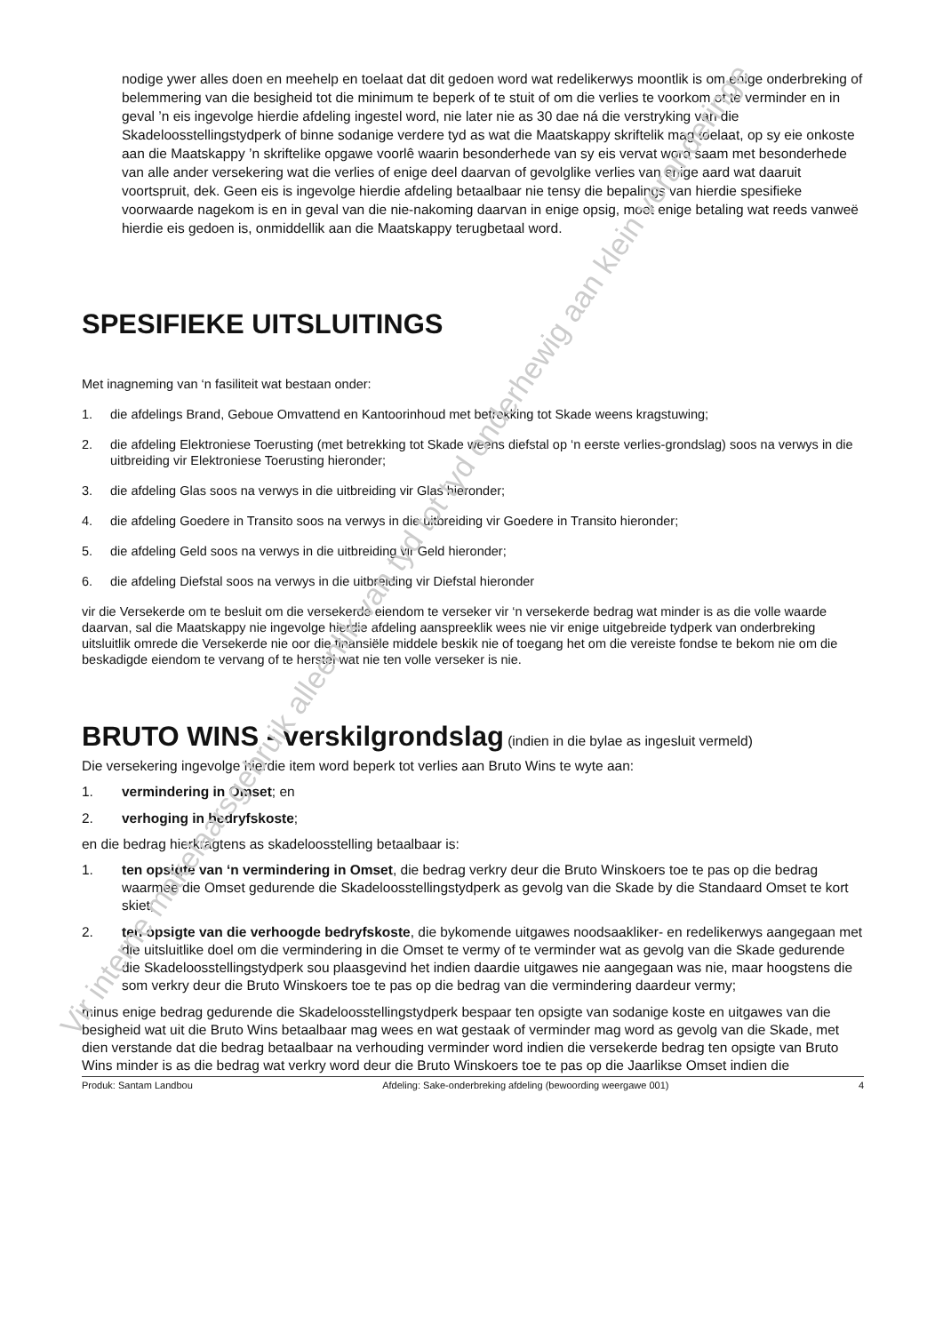nodige ywer alles doen en meehelp en toelaat dat dit gedoen word wat redelikerwys moontlik is om enige onderbreking of belemmering van die besigheid tot die minimum te beperk of te stuit of om die verlies te voorkom of te verminder en in geval ’n eis ingevolge hierdie afdeling ingestel word, nie later nie as 30 dae ná die verstryking van die Skadeloosstellingstydperk of binne sodanige verdere tyd as wat die Maatskappy skriftelik mag toelaat, op sy eie onkoste aan die Maatskappy ’n skriftelike opgawe voorlê waarin besonderhede van sy eis vervat word saam met besonderhede van alle ander versekering wat die verlies of enige deel daarvan of gevolglike verlies van enige aard wat daaruit voortspruit, dek. Geen eis is ingevolge hierdie afdeling betaalbaar nie tensy die bepalings van hierdie spesifieke voorwaarde nagekom is en in geval van die nie-nakoming daarvan in enige opsig, moet enige betaling wat reeds vanweë hierdie eis gedoen is, onmiddellik aan die Maatskappy terugbetaal word.
SPESIFIEKE UITSLUITINGS
Met inagneming van ‘n fasiliteit wat bestaan onder:
1. die afdelings Brand, Geboue Omvattend en Kantoorinhoud met betrekking tot Skade weens kragstuwing;
2. die afdeling Elektroniese Toerusting (met betrekking tot Skade weens diefstal op ‘n eerste verlies-grondslag) soos na verwys in die uitbreiding vir Elektroniese Toerusting hieronder;
3. die afdeling Glas soos na verwys in die uitbreiding vir Glas hieronder;
4. die afdeling Goedere in Transito soos na verwys in die uitbreiding vir Goedere in Transito hieronder;
5. die afdeling Geld soos na verwys in die uitbreiding vir Geld hieronder;
6. die afdeling Diefstal soos na verwys in die uitbreiding vir Diefstal hieronder
vir die Versekerde om te besluit om die versekerde eiendom te verseker vir ‘n versekerde bedrag wat minder is as die volle waarde daarvan, sal die Maatskappy nie ingevolge hierdie afdeling aanspreeklik wees nie vir enige uitgebreide tydperk van onderbreking uitsluitlik omrede die Versekerde nie oor die finansiële middele beskik nie of toegang het om die vereiste fondse te bekom nie om die beskadigde eiendom te vervang of te herstel wat nie ten volle verseker is nie.
BRUTO WINS - verskilgrondslag (indien in die bylae as ingesluit vermeld)
Die versekering ingevolge hierdie item word beperk tot verlies aan Bruto Wins te wyte aan:
1. vermindering in Omset; en
2. verhoging in bedryfskoste;
en die bedrag hierkragtens as skadeloosstelling betaalbaar is:
1. ten opsigte van ‘n vermindering in Omset, die bedrag verkry deur die Bruto Winskoers toe te pas op die bedrag waarmee die Omset gedurende die Skadeloosstellingstydperk as gevolg van die Skade by die Standaard Omset te kort skiet;
2. ten opsigte van die verhoogde bedryfskoste, die bykomende uitgawes noodsaakliker- en redelikerwys aangegaan met die uitsluitlike doel om die vermindering in die Omset te vermy of te verminder wat as gevolg van die Skade gedurende die Skadeloosstellingstydperk sou plaasgevind het indien daardie uitgawes nie aangegaan was nie, maar hoogstens die som verkry deur die Bruto Winskoers toe te pas op die bedrag van die vermindering daardeur vermy;
minus enige bedrag gedurende die Skadeloosstellingstydperk bespaar ten opsigte van sodanige koste en uitgawes van die besigheid wat uit die Bruto Wins betaalbaar mag wees en wat gestaak of verminder mag word as gevolg van die Skade, met dien verstande dat die bedrag betaalbaar na verhouding verminder word indien die versekerde bedrag ten opsigte van Bruto Wins minder is as die bedrag wat verkry word deur die Bruto Winskoers toe te pas op die Jaarlikse Omset indien die
Produk: Santam Landbou Afdeling: Sake-onderbreking afdeling (bewoording weergawe 001) 4
Vir interne makelaarsgebruik alleenlik van tyd tot tyd onderhewig aan klein veranderinge